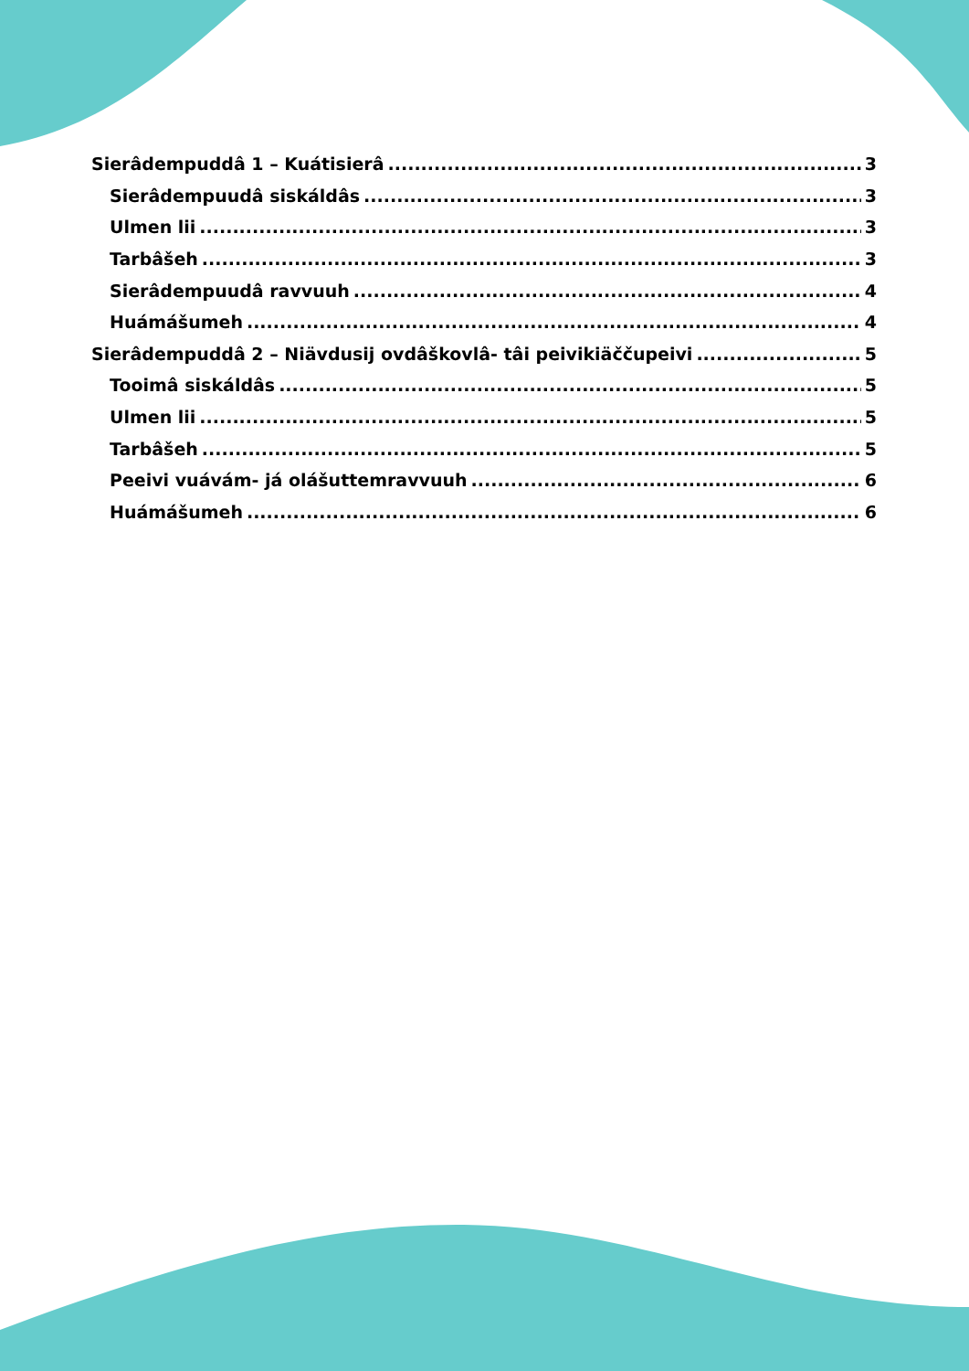Sierâdempuddâ 1 – Kuátisierâ 3
Sierâdempuudâ siskáldâs 3
Ulmen lii 3
Tarbâšeh 3
Sierâdempuudâ ravvuuh 4
Huámášumeh 4
Sierâdempuddâ 2 – Niävdusij ovdâškovlâ- tâi peivikiäččupeivi 5
Tooimâ siskáldâs 5
Ulmen lii 5
Tarbâšeh 5
Peeivi vuávám- já olášuttemravvuuh 6
Huámášumeh 6